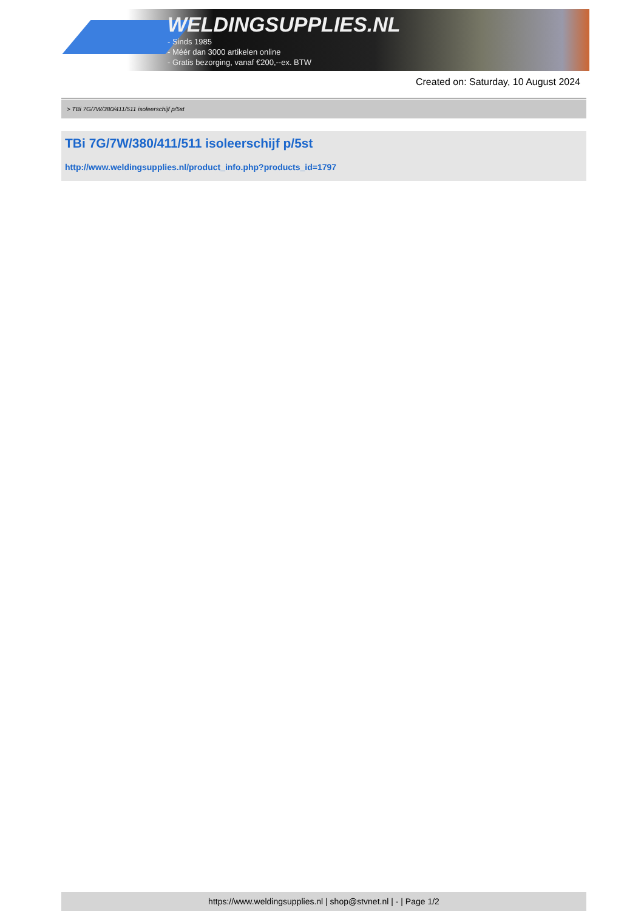WELDINGSUPPLIES.NL
- Sinds 1985
- Méér dan 3000 artikelen online
- Gratis bezorging, vanaf €200,--ex. BTW
Created on: Saturday, 10 August 2024
> TBi 7G/7W/380/411/511 isoleerschijf p/5st
TBi 7G/7W/380/411/511 isoleerschijf p/5st
http://www.weldingsupplies.nl/product_info.php?products_id=1797
https://www.weldingsupplies.nl | shop@stvnet.nl | - | Page 1/2